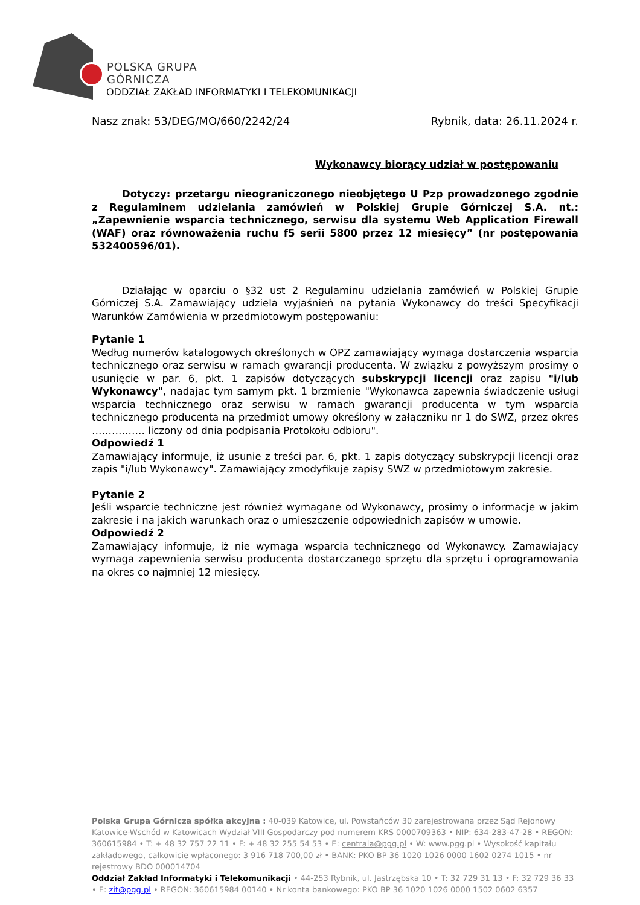POLSKA GRUPA
GÓRNICZA
ODDZIAŁ ZAKŁAD INFORMATYKI I TELEKOMUNIKACJI
Nasz znak: 53/DEG/MO/660/2242/24 Rybnik, data: 26.11.2024 r.
Wykonawcy biorący udział w postępowaniu
Dotyczy: przetargu nieograniczonego nieobjętego U Pzp prowadzonego zgodnie z Regulaminem udzielania zamówień w Polskiej Grupie Górniczej S.A. nt.: „Zapewnienie wsparcia technicznego, serwisu dla systemu Web Application Firewall (WAF) oraz równoważenia ruchu f5 serii 5800 przez 12 miesięcy” (nr postępowania 532400596/01).
Działając w oparciu o §32 ust 2 Regulaminu udzielania zamówień w Polskiej Grupie Górniczej S.A. Zamawiający udziela wyjaśnień na pytania Wykonawcy do treści Specyfikacji Warunków Zamówienia w przedmiotowym postępowaniu:
Pytanie 1
Według numerów katalogowych określonych w OPZ zamawiający wymaga dostarczenia wsparcia technicznego oraz serwisu w ramach gwarancji producenta. W związku z powyższym prosimy o usunięcie w par. 6, pkt. 1 zapisów dotyczących subskrypcji licencji oraz zapisu "i/lub Wykonawcy", nadając tym samym pkt. 1 brzmienie "Wykonawca zapewnia świadczenie usługi wsparcia technicznego oraz serwisu w ramach gwarancji producenta w tym wsparcia technicznego producenta na przedmiot umowy określony w załączniku nr 1 do SWZ, przez okres ……………. liczony od dnia podpisania Protokołu odbioru".
Odpowiedź 1
Zamawiający informuje, iż usunie z treści par. 6, pkt. 1 zapis dotyczący subskrypcji licencji oraz zapis "i/lub Wykonawcy". Zamawiający zmodyfikuje zapisy SWZ w przedmiotowym zakresie.
Pytanie 2
Jeśli wsparcie techniczne jest również wymagane od Wykonawcy, prosimy o informacje w jakim zakresie i na jakich warunkach oraz o umieszczenie odpowiednich zapisów w umowie.
Odpowiedź 2
Zamawiający informuje, iż nie wymaga wsparcia technicznego od Wykonawcy. Zamawiający wymaga zapewnienia serwisu producenta dostarczanego sprzętu dla sprzętu i oprogramowania na okres co najmniej 12 miesięcy.
Polska Grupa Górnicza spółka akcyjna : 40-039 Katowice, ul. Powstańców 30 zarejestrowana przez Sąd Rejonowy Katowice-Wschód w Katowicach Wydział VIII Gospodarczy pod numerem KRS 0000709363 • NIP: 634-283-47-28 • REGON: 360615984 • T: + 48 32 757 22 11 • F: + 48 32 255 54 53 • E: centrala@pgg.pl • W: www.pgg.pl • Wysokość kapitału zakładowego, całkowicie wpłaconego: 3 916 718 700,00 zł • BANK: PKO BP 36 1020 1026 0000 1602 0274 1015 • nr rejestrowy BDO 000014704
Oddział Zakład Informatyki i Telekomunikacji • 44-253 Rybnik, ul. Jastrzębska 10 • T: 32 729 31 13 • F: 32 729 36 33 • E: zit@pgg.pl • REGON: 360615984 00140 • Nr konta bankowego: PKO BP 36 1020 1026 0000 1502 0602 6357